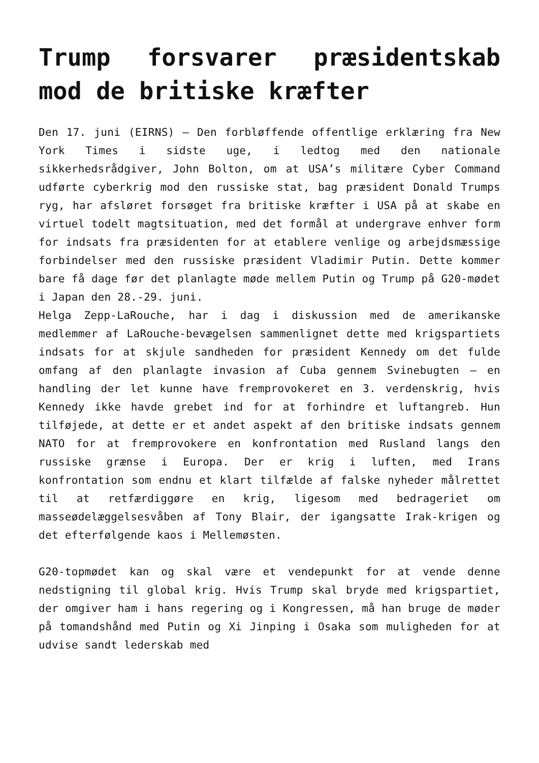Trump forsvarer præsidentskab mod de britiske kræfter
Den 17. juni (EIRNS) – Den forbløffende offentlige erklæring fra New York Times i sidste uge, i ledtog med den nationale sikkerhedsrådgiver, John Bolton, om at USA’s militære Cyber Command udførte cyberkrig mod den russiske stat, bag præsident Donald Trumps ryg, har afsløret forsøget fra britiske kræfter i USA på at skabe en virtuel todelt magtsituation, med det formål at undergrave enhver form for indsats fra præsidenten for at etablere venlige og arbejdsmæssige forbindelser med den russiske præsident Vladimir Putin. Dette kommer bare få dage før det planlagte møde mellem Putin og Trump på G20-mødet i Japan den 28.-29. juni.
Helga Zepp-LaRouche, har i dag i diskussion med de amerikanske medlemmer af LaRouche-bevægelsen sammenlignet dette med krigspartiets indsats for at skjule sandheden for præsident Kennedy om det fulde omfang af den planlagte invasion af Cuba gennem Svinebugten – en handling der let kunne have fremprovokeret en 3. verdenskrig, hvis Kennedy ikke havde grebet ind for at forhindre et luftangreb. Hun tilføjede, at dette er et andet aspekt af den britiske indsats gennem NATO for at fremprovokere en konfrontation med Rusland langs den russiske grænse i Europa. Der er krig i luften, med Irans konfrontation som endnu et klart tilfælde af falske nyheder målrettet til at retfærdiggøre en krig, ligesom med bedrageriet om masseødelæggelsesvåben af Tony Blair, der igangsatte Irak-krigen og det efterfølgende kaos i Mellemøsten.
G20-topmødet kan og skal være et vendepunkt for at vende denne nedstigning til global krig. Hvis Trump skal bryde med krigspartiet, der omgiver ham i hans regering og i Kongressen, må han bruge de møder på tomandshånd med Putin og Xi Jinping i Osaka som muligheden for at udvise sandt lederskab med